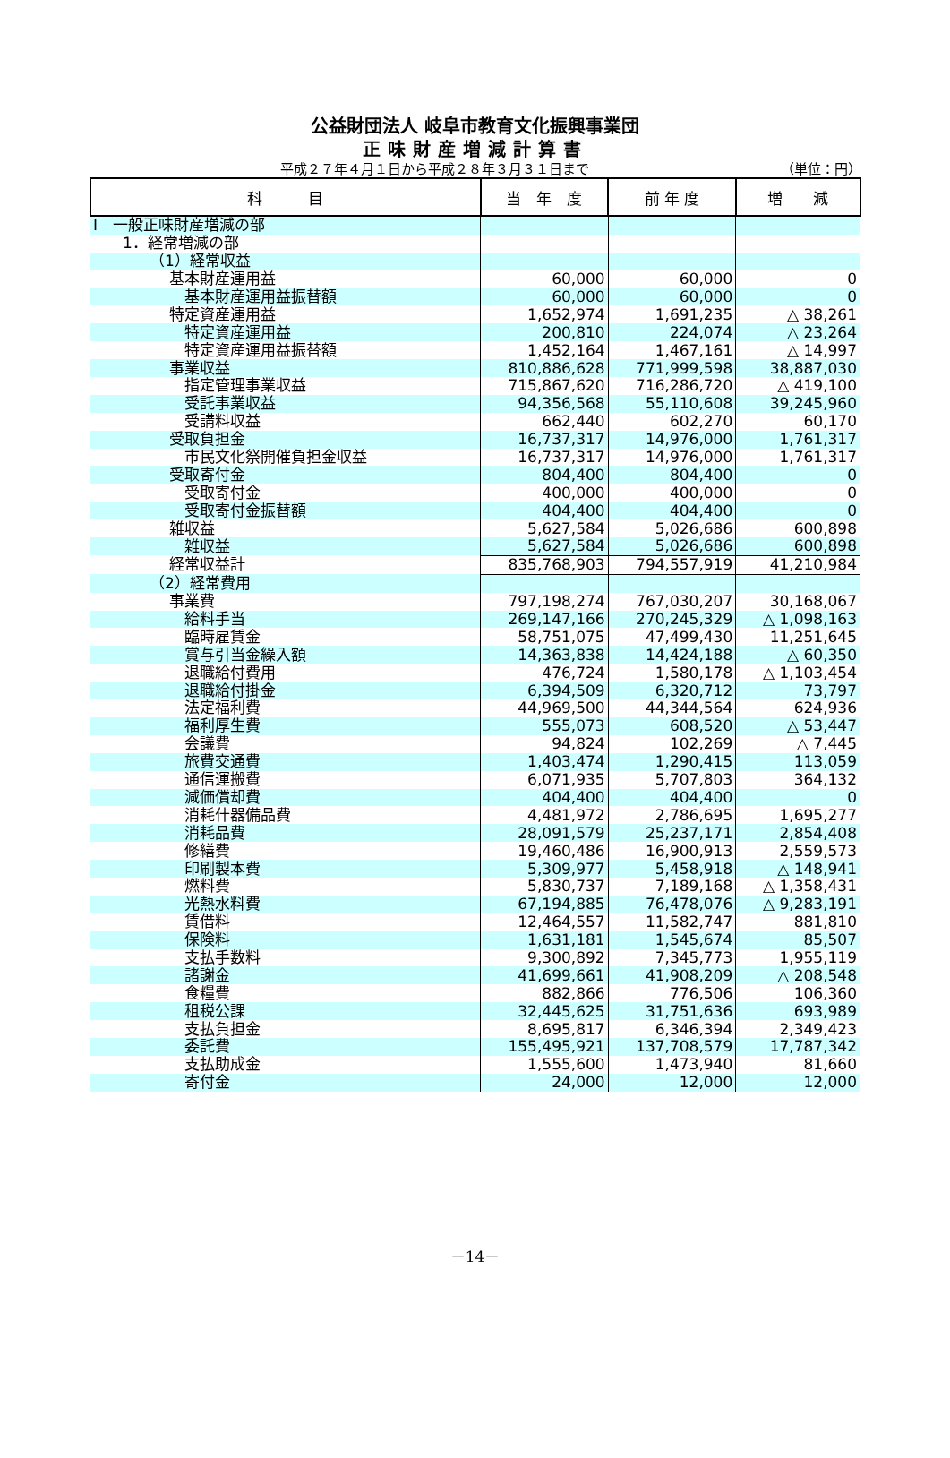公益財団法人 岐阜市教育文化振興事業団
正味財産増減計算書
平成２７年４月１日から平成２８年３月３１日まで （単位：円）
| 科 目 | 当 年 度 | 前 年 度 | 増 減 |
| --- | --- | --- | --- |
| Ⅰ 一般正味財産増減の部 | | | |
| 1．経常増減の部 | | | |
| （1）経常収益 | | | |
| 基本財産運用益 | 60,000 | 60,000 | 0 |
| 基本財産運用益振替額 | 60,000 | 60,000 | 0 |
| 特定資産運用益 | 1,652,974 | 1,691,235 | △ 38,261 |
| 特定資産運用益 | 200,810 | 224,074 | △ 23,264 |
| 特定資産運用益振替額 | 1,452,164 | 1,467,161 | △ 14,997 |
| 事業収益 | 810,886,628 | 771,999,598 | 38,887,030 |
| 指定管理事業収益 | 715,867,620 | 716,286,720 | △ 419,100 |
| 受託事業収益 | 94,356,568 | 55,110,608 | 39,245,960 |
| 受講料収益 | 662,440 | 602,270 | 60,170 |
| 受取負担金 | 16,737,317 | 14,976,000 | 1,761,317 |
| 市民文化祭開催負担金収益 | 16,737,317 | 14,976,000 | 1,761,317 |
| 受取寄付金 | 804,400 | 804,400 | 0 |
| 受取寄付金 | 400,000 | 400,000 | 0 |
| 受取寄付金振替額 | 404,400 | 404,400 | 0 |
| 雑収益 | 5,627,584 | 5,026,686 | 600,898 |
| 雑収益 | 5,627,584 | 5,026,686 | 600,898 |
| 経常収益計 | 835,768,903 | 794,557,919 | 41,210,984 |
| （2）経常費用 | | | |
| 事業費 | 797,198,274 | 767,030,207 | 30,168,067 |
| 給料手当 | 269,147,166 | 270,245,329 | △ 1,098,163 |
| 臨時雇賃金 | 58,751,075 | 47,499,430 | 11,251,645 |
| 賞与引当金繰入額 | 14,363,838 | 14,424,188 | △ 60,350 |
| 退職給付費用 | 476,724 | 1,580,178 | △ 1,103,454 |
| 退職給付掛金 | 6,394,509 | 6,320,712 | 73,797 |
| 法定福利費 | 44,969,500 | 44,344,564 | 624,936 |
| 福利厚生費 | 555,073 | 608,520 | △ 53,447 |
| 会議費 | 94,824 | 102,269 | △ 7,445 |
| 旅費交通費 | 1,403,474 | 1,290,415 | 113,059 |
| 通信運搬費 | 6,071,935 | 5,707,803 | 364,132 |
| 減価償却費 | 404,400 | 404,400 | 0 |
| 消耗什器備品費 | 4,481,972 | 2,786,695 | 1,695,277 |
| 消耗品費 | 28,091,579 | 25,237,171 | 2,854,408 |
| 修繕費 | 19,460,486 | 16,900,913 | 2,559,573 |
| 印刷製本費 | 5,309,977 | 5,458,918 | △ 148,941 |
| 燃料費 | 5,830,737 | 7,189,168 | △ 1,358,431 |
| 光熱水料費 | 67,194,885 | 76,478,076 | △ 9,283,191 |
| 賃借料 | 12,464,557 | 11,582,747 | 881,810 |
| 保険料 | 1,631,181 | 1,545,674 | 85,507 |
| 支払手数料 | 9,300,892 | 7,345,773 | 1,955,119 |
| 諸謝金 | 41,699,661 | 41,908,209 | △ 208,548 |
| 食糧費 | 882,866 | 776,506 | 106,360 |
| 租税公課 | 32,445,625 | 31,751,636 | 693,989 |
| 支払負担金 | 8,695,817 | 6,346,394 | 2,349,423 |
| 委託費 | 155,495,921 | 137,708,579 | 17,787,342 |
| 支払助成金 | 1,555,600 | 1,473,940 | 81,660 |
| 寄付金 | 24,000 | 12,000 | 12,000 |
－14－